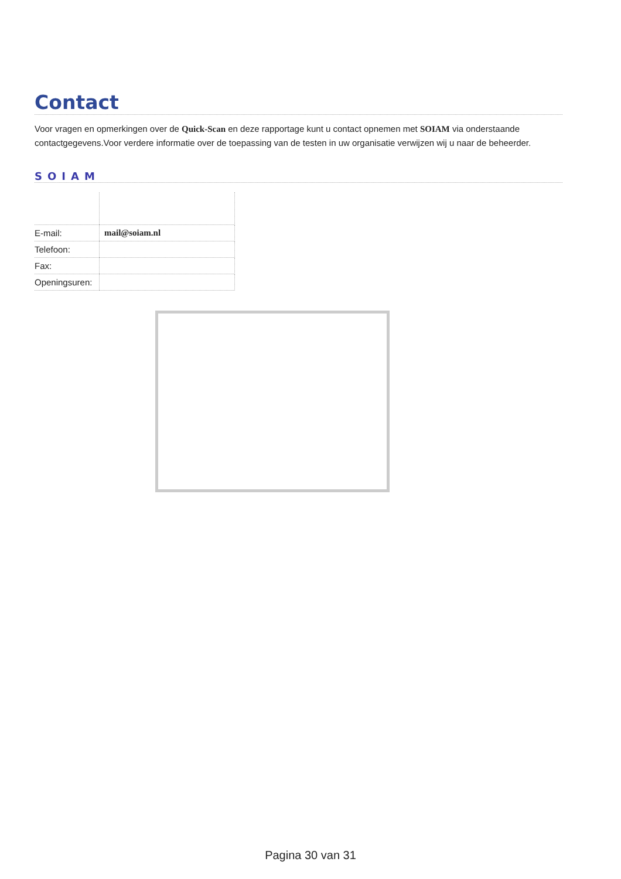Contact
Voor vragen en opmerkingen over de Quick-Scan en deze rapportage kunt u contact opnemen met SOIAM via onderstaande contactgegevens.Voor verdere informatie over de toepassing van de testen in uw organisatie verwijzen wij u naar de beheerder.
SOIAM
| E-mail: | mail@soiam.nl |
| Telefoon: | |
| Fax: | |
| Openingsuren: | |
Pagina 30 van 31